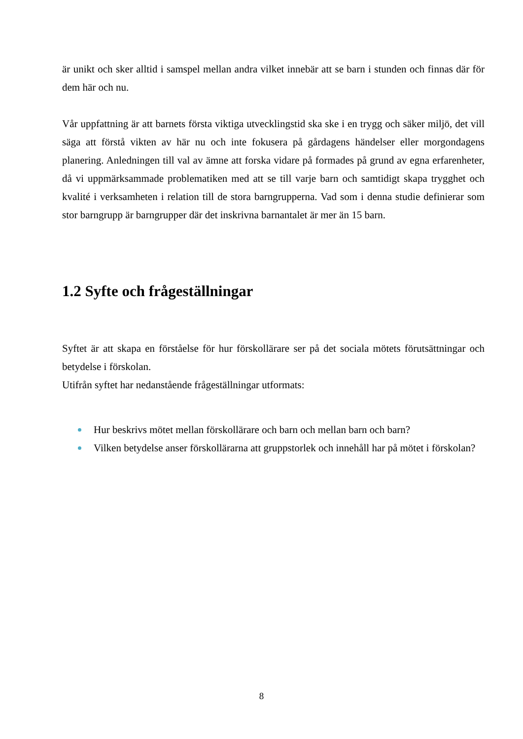är unikt och sker alltid i samspel mellan andra vilket innebär att se barn i stunden och finnas där för dem här och nu.
Vår uppfattning är att barnets första viktiga utvecklingstid ska ske i en trygg och säker miljö, det vill säga att förstå vikten av här nu och inte fokusera på gårdagens händelser eller morgondagens planering. Anledningen till val av ämne att forska vidare på formades på grund av egna erfarenheter, då vi uppmärksammade problematiken med att se till varje barn och samtidigt skapa trygghet och kvalité i verksamheten i relation till de stora barngrupperna. Vad som i denna studie definierar som stor barngrupp är barngrupper där det inskrivna barnantalet är mer än 15 barn.
1.2 Syfte och frågeställningar
Syftet är att skapa en förståelse för hur förskollärare ser på det sociala mötets förutsättningar och betydelse i förskolan.
Utifrån syftet har nedanstående frågeställningar utformats:
Hur beskrivs mötet mellan förskollärare och barn och mellan barn och barn?
Vilken betydelse anser förskollärarna att gruppstorlek och innehåll har på mötet i förskolan?
8